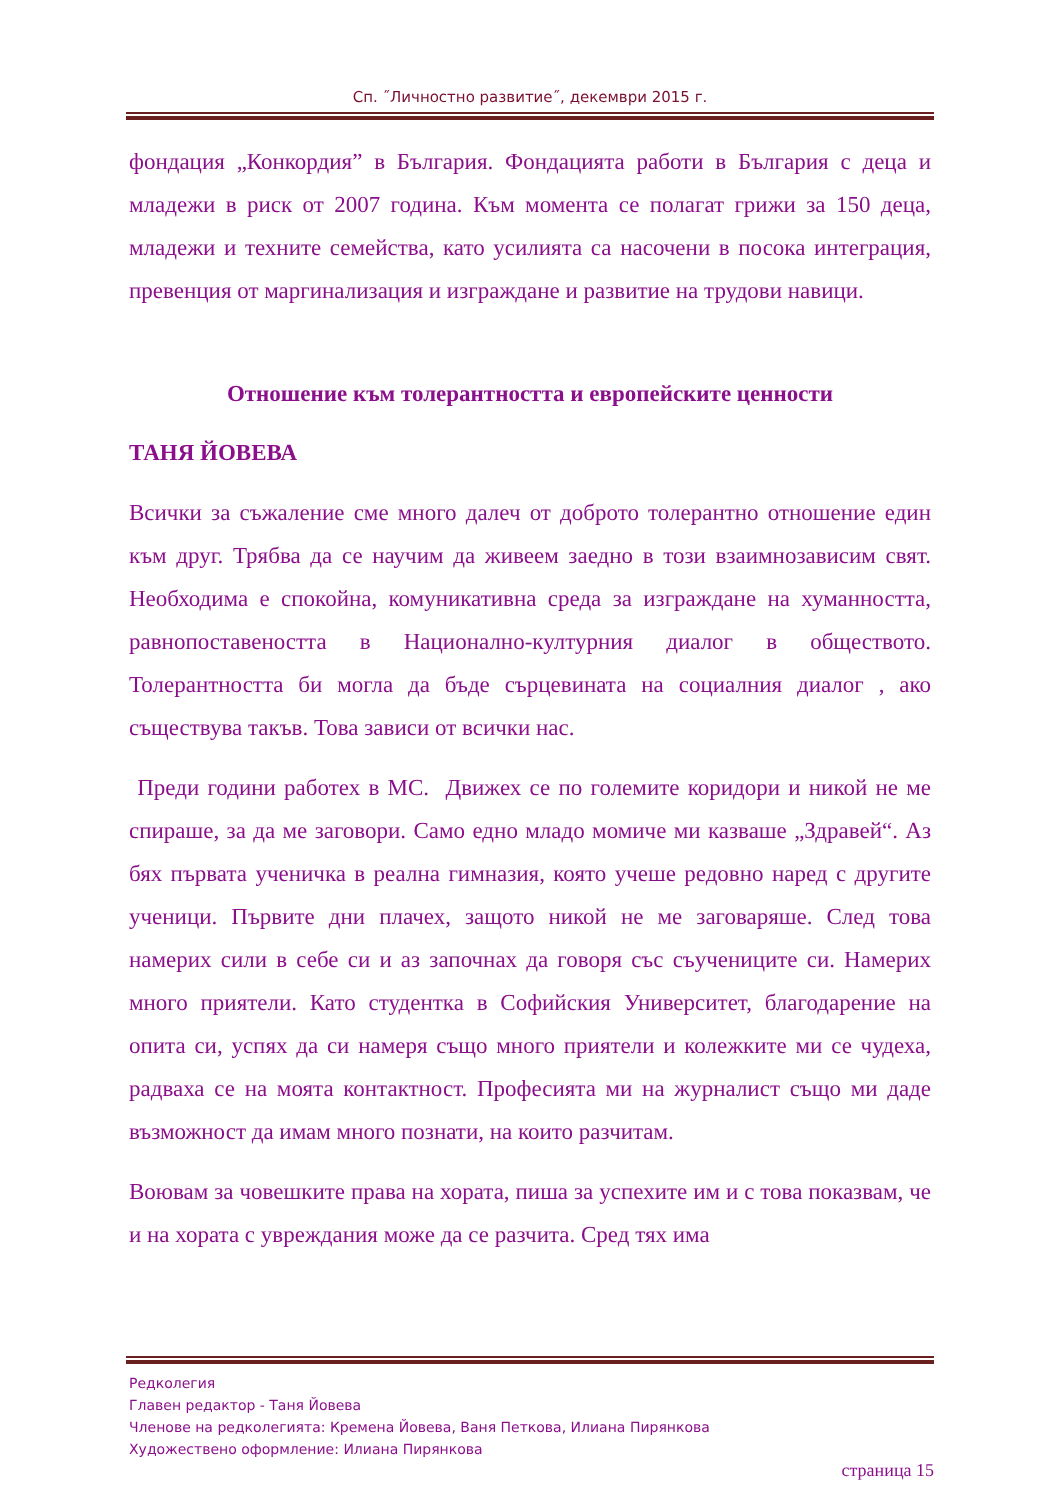Сп. ˝Личностно развитие˝, декември 2015 г.
фондация „Конкордия” в България. Фондацията работи в България с деца и младежи в риск от 2007 година. Към момента се полагат грижи за 150 деца, младежи и техните семейства, като усилията са насочени в посока интеграция, превенция от маргинализация и изграждане и развитие на трудови навици.
Отношение към толерантността и европейските ценности
ТАНЯ ЙОВЕВА
Всички за съжаление сме много далеч от доброто толерантно отношение един към друг. Трябва да се научим да живеем заедно в този взаимнозависим свят. Необходима е спокойна, комуникативна среда за изграждане на хуманността, равнопоставеността в Национално-културния диалог в обществото. Толерантността би могла да бъде сърцевината на социалния диалог , ако съществува такъв. Това зависи от всички нас.
Преди години работех в МС. Движех се по големите коридори и никой не ме спираше, за да ме заговори. Само едно младо момиче ми казваше „Здравей“. Аз бях първата ученичка в реална гимназия, която учеше редовно наред с другите ученици. Първите дни плачех, защото никой не ме заговаряше. След това намерих сили в себе си и аз започнах да говоря със съучениците си. Намерих много приятели. Като студентка в Софийския Университет, благодарение на опита си, успях да си намеря също много приятели и колежките ми се чудеха, радваха се на моята контактност. Професията ми на журналист също ми даде възможност да имам много познати, на които разчитам.
Воювам за човешките права на хората, пиша за успехите им и с това показвам, че и на хората с увреждания може да се разчита. Сред тях има
Редколегия
Главен редактор - Таня Йовева
Членове на редколегията: Кремена Йовева, Ваня Петкова, Илиана Пирянкова
Художествено оформление: Илиана Пирянкова
страница 15